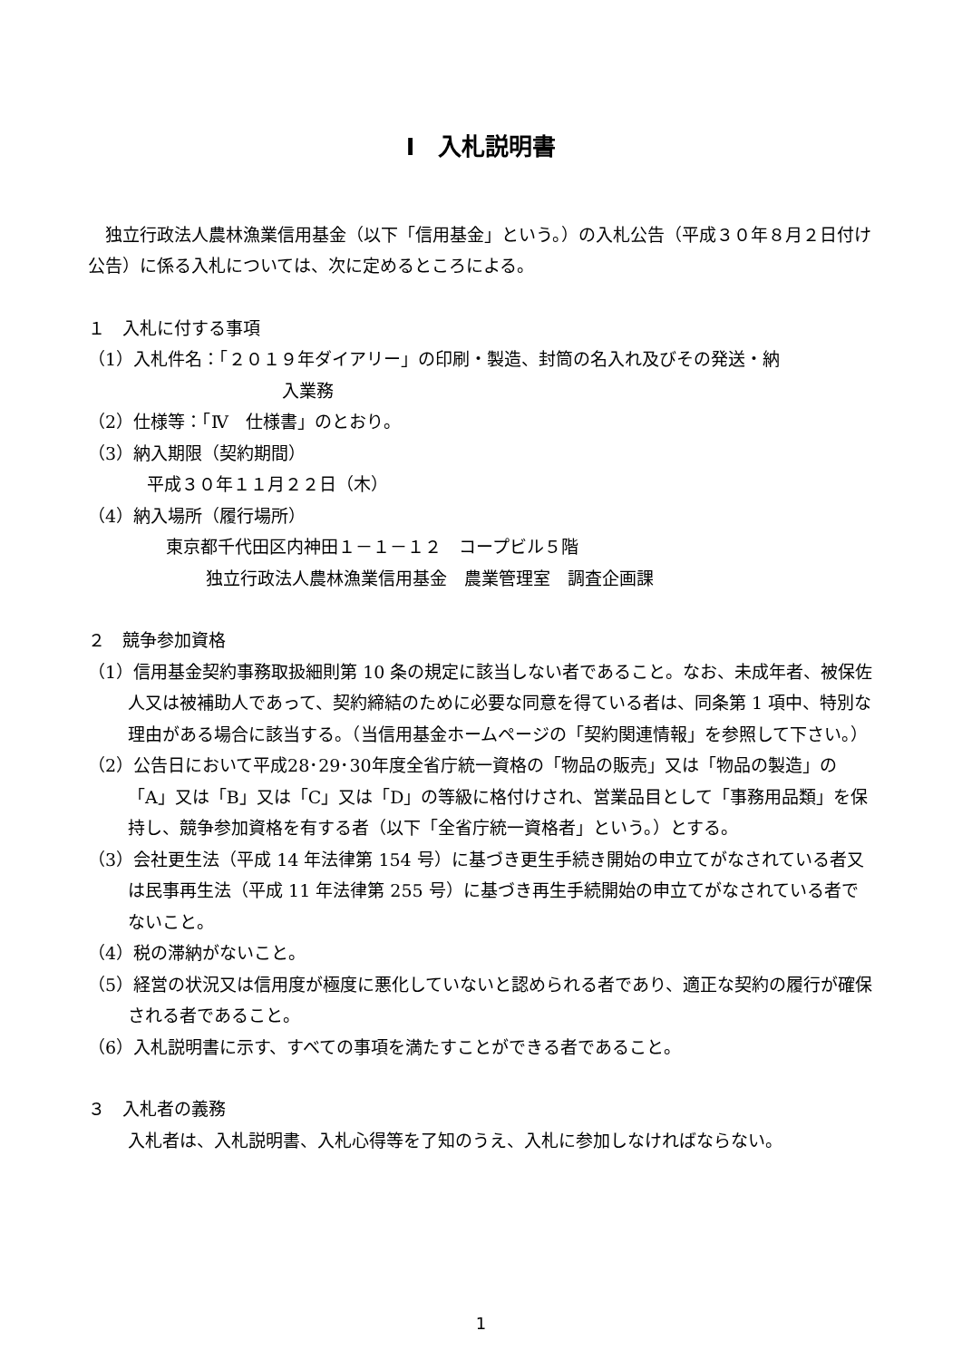Ⅰ　入札説明書
独立行政法人農林漁業信用基金（以下「信用基金」という。）の入札公告（平成３０年８月２日付け公告）に係る入札については、次に定めるところによる。
１　入札に付する事項
（1）入札件名：「２０１９年ダイアリー」の印刷・製造、封筒の名入れ及びその発送・納
入業務
（2）仕様等：「Ⅳ　仕様書」のとおり。
（3）納入期限（契約期間）
平成３０年１１月２２日（木）
（4）納入場所（履行場所）
東京都千代田区内神田１－１－１２　コープビル５階
独立行政法人農林漁業信用基金　農業管理室　調査企画課
２　競争参加資格
（1）信用基金契約事務取扱細則第 10 条の規定に該当しない者であること。なお、未成年者、被保佐人又は被補助人であって、契約締結のために必要な同意を得ている者は、同条第 1 項中、特別な理由がある場合に該当する。（当信用基金ホームページの「契約関連情報」を参照して下さい。）
（2）公告日において平成28･29･30年度全省庁統一資格の「物品の販売」又は「物品の製造」の「A」又は「B」又は「C」又は「D」の等級に格付けされ、営業品目として「事務用品類」を保持し、競争参加資格を有する者（以下「全省庁統一資格者」という。）とする。
（3）会社更生法（平成 14 年法律第 154 号）に基づき更生手続き開始の申立てがなされている者又は民事再生法（平成 11 年法律第 255 号）に基づき再生手続開始の申立てがなされている者でないこと。
（4）税の滞納がないこと。
（5）経営の状況又は信用度が極度に悪化していないと認められる者であり、適正な契約の履行が確保される者であること。
（6）入札説明書に示す、すべての事項を満たすことができる者であること。
３　入札者の義務
入札者は、入札説明書、入札心得等を了知のうえ、入札に参加しなければならない。
1